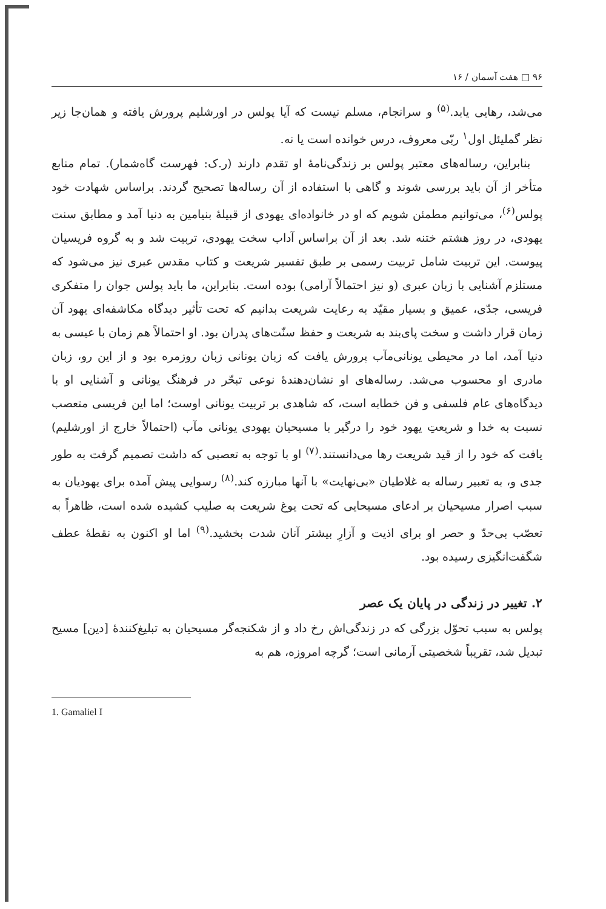۹۶ □ هفت آسمان / ۱۶
می‌شد، رهایی یابد.<sup>(۵)</sup> و سرانجام، مسلم نیست که آیا پولس در اورشلیم پرورش یافته و همان‌جا زیر نظر گملیئل اول<sup>۱</sup> ربّی معروف، درس خوانده است یا نه.
بنابراین، رساله‌های معتبر پولس بر زندگی‌نامهٔ او تقدم دارند (ر.ک: فهرست گاه‌شمار). تمام منابع متأخر از آن باید بررسی شوند و گاهی با استفاده از آن رساله‌ها تصحیح گردند. براساس شهادت خود پولس<sup>(۶)</sup>، می‌توانیم مطمئن شویم که او در خانواده‌ای یهودی از قبیلهٔ بنیامین به دنیا آمد و مطابق سنت یهودی، در روز هشتم ختنه شد. بعد از آن براساس آداب سخت یهودی، تربیت شد و به گروه فریسیان پیوست. این تربیت شامل تربیت رسمی بر طبق تفسیر شریعت و کتاب مقدس عبری نیز می‌شود که مستلزم آشنایی با زبان عبری (و نیز احتمالاً آرامی) بوده است. بنابراین، ما باید پولس جوان را متفکری فریسی، جدّی، عمیق و بسیار مقیّد به رعایت شریعت بدانیم که تحت تأثیر دیدگاه مکاشفه‌ای یهود آن زمان قرار داشت و سخت پای‌بند به شریعت و حفظ سنّت‌های پدران بود. او احتمالاً هم زمان با عیسی به دنیا آمد، اما در محیطی یونانی‌مآب پرورش یافت که زبان یونانی زبان روزمره بود و از این رو، زبان مادری او محسوب می‌شد. رساله‌های او نشان‌دهندهٔ نوعی تبحّر در فرهنگ یونانی و آشنایی او با دیدگاه‌های عام فلسفی و فن خطابه است، که شاهدی بر تربیت یونانی اوست؛ اما این فریسی متعصب نسبت به خدا و شریعتِ یهود خود را درگیر با مسیحیان یهودی یونانی مآب (احتمالاً خارج از اورشلیم) یافت که خود را از قید شریعت رها می‌دانستند.<sup>(۷)</sup> او با توجه به تعصبی که داشت تصمیم گرفت به طور جدی و، به تعبیر رساله به غلاطیان «بی‌نهایت» با آنها مبارزه کند.<sup>(۸)</sup> رسوایی پیش آمده برای یهودیان به سبب اصرار مسیحیان بر ادعای مسیحایی که تحت یوغ شریعت به صلیب کشیده شده است، ظاهراً به تعصّب بی‌حدّ و حصر او برای اذیت و آزارِ بیشتر آنان شدت بخشید.<sup>(۹)</sup> اما او اکنون به نقطهٔ عطف شگفت‌انگیزی رسیده بود.
۲. تغییر در زندگی در پایان یک عصر
پولس به سبب تحوّل بزرگی که در زندگی‌اش رخ داد و از شکنجه‌گر مسیحیان به تبلیغ‌کنندهٔ [دین] مسیح تبدیل شد، تقریباً شخصیتی آرمانی است؛ گرچه امروزه، هم به
1. Gamaliel I